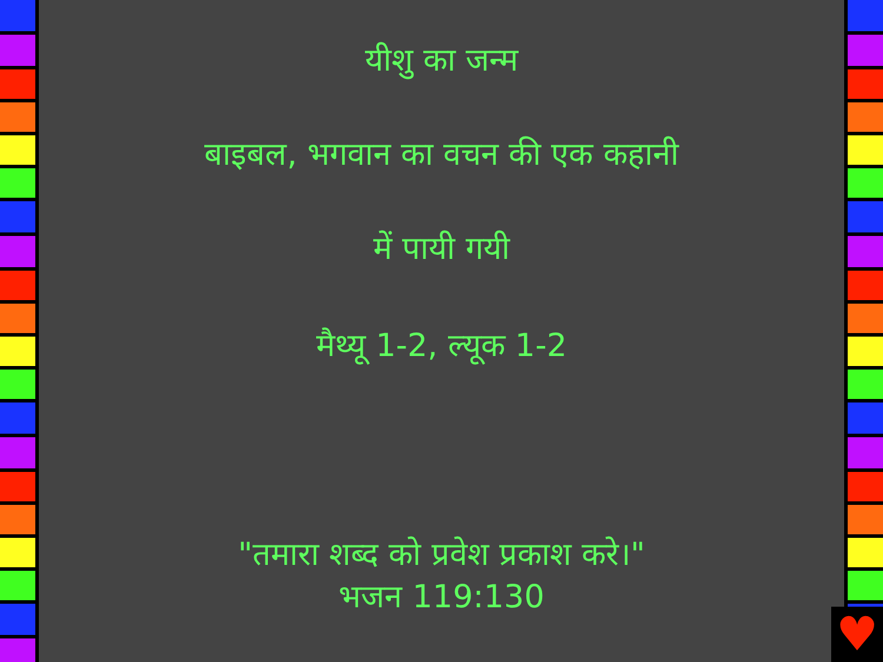यीशु का जन्म
बाइबल, भगवान का वचन की एक कहानी
में पायी गयी
मैथ्यू 1-2, ल्यूक 1-2
"तमारा शब्द को प्रवेश प्रकाश करे।"
भजन 119:130
♥